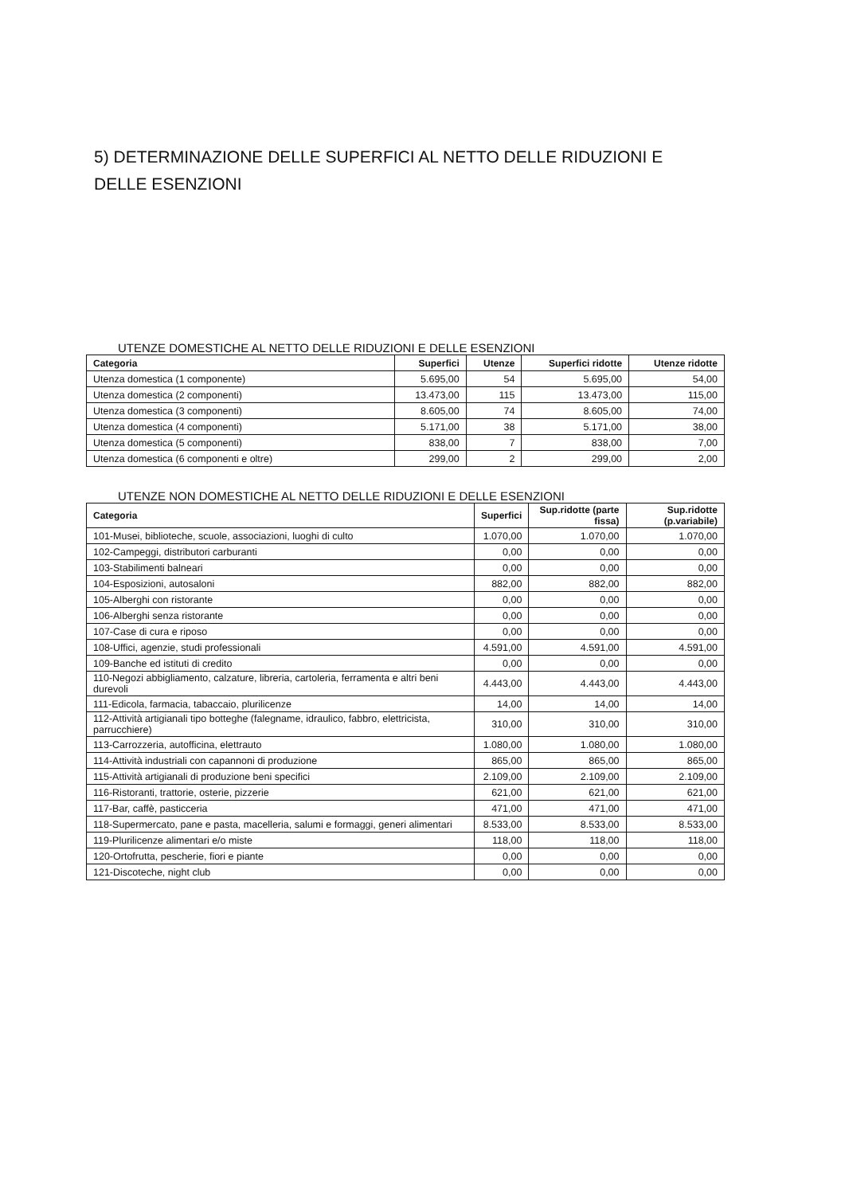5) DETERMINAZIONE DELLE SUPERFICI AL NETTO DELLE RIDUZIONI E
DELLE ESENZIONI
UTENZE DOMESTICHE AL NETTO DELLE RIDUZIONI E DELLE ESENZIONI
| Categoria | Superfici | Utenze | Superfici ridotte | Utenze ridotte |
| --- | --- | --- | --- | --- |
| Utenza domestica (1 componente) | 5.695,00 | 54 | 5.695,00 | 54,00 |
| Utenza domestica (2 componenti) | 13.473,00 | 115 | 13.473,00 | 115,00 |
| Utenza domestica (3 componenti) | 8.605,00 | 74 | 8.605,00 | 74,00 |
| Utenza domestica (4 componenti) | 5.171,00 | 38 | 5.171,00 | 38,00 |
| Utenza domestica (5 componenti) | 838,00 | 7 | 838,00 | 7,00 |
| Utenza domestica (6 componenti e oltre) | 299,00 | 2 | 299,00 | 2,00 |
UTENZE NON DOMESTICHE AL NETTO DELLE RIDUZIONI E DELLE ESENZIONI
| Categoria | Superfici | Sup.ridotte (parte fissa) | Sup.ridotte (p.variabile) |
| --- | --- | --- | --- |
| 101-Musei, biblioteche, scuole, associazioni, luoghi di culto | 1.070,00 | 1.070,00 | 1.070,00 |
| 102-Campeggi, distributori carburanti | 0,00 | 0,00 | 0,00 |
| 103-Stabilimenti balneari | 0,00 | 0,00 | 0,00 |
| 104-Esposizioni, autosaloni | 882,00 | 882,00 | 882,00 |
| 105-Alberghi con ristorante | 0,00 | 0,00 | 0,00 |
| 106-Alberghi senza ristorante | 0,00 | 0,00 | 0,00 |
| 107-Case di cura e riposo | 0,00 | 0,00 | 0,00 |
| 108-Uffici, agenzie, studi professionali | 4.591,00 | 4.591,00 | 4.591,00 |
| 109-Banche ed istituti di credito | 0,00 | 0,00 | 0,00 |
| 110-Negozi abbigliamento, calzature, libreria, cartoleria, ferramenta e altri beni durevoli | 4.443,00 | 4.443,00 | 4.443,00 |
| 111-Edicola, farmacia, tabaccaio, plurilicenze | 14,00 | 14,00 | 14,00 |
| 112-Attività artigianali tipo botteghe (falegname, idraulico, fabbro, elettricista, parrucchiere) | 310,00 | 310,00 | 310,00 |
| 113-Carrozzeria, autofficina, elettrauto | 1.080,00 | 1.080,00 | 1.080,00 |
| 114-Attività industriali con capannoni di produzione | 865,00 | 865,00 | 865,00 |
| 115-Attività artigianali di produzione beni specifici | 2.109,00 | 2.109,00 | 2.109,00 |
| 116-Ristoranti, trattorie, osterie, pizzerie | 621,00 | 621,00 | 621,00 |
| 117-Bar, caffè, pasticceria | 471,00 | 471,00 | 471,00 |
| 118-Supermercato, pane e pasta, macelleria, salumi e formaggi, generi alimentari | 8.533,00 | 8.533,00 | 8.533,00 |
| 119-Plurilicenze alimentari e/o miste | 118,00 | 118,00 | 118,00 |
| 120-Ortofrutta, pescherie, fiori e piante | 0,00 | 0,00 | 0,00 |
| 121-Discoteche, night club | 0,00 | 0,00 | 0,00 |